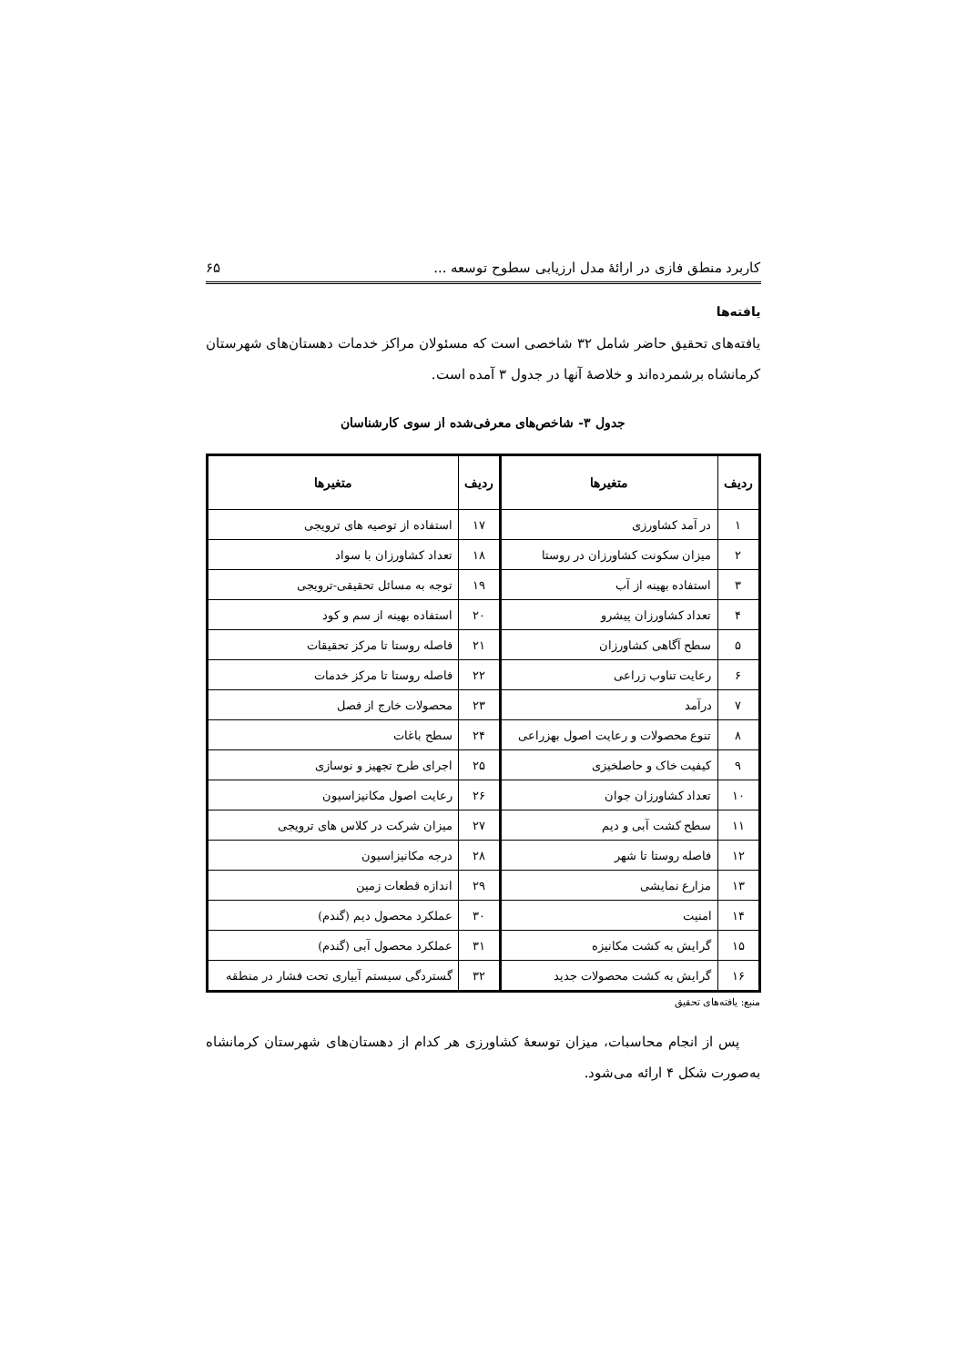کاربرد منطق فازی در ارائهٔ مدل ارزیابی سطوح توسعه ... ۶۵
یافته‌ها
یافته‌های تحقیق حاضر شامل ۳۲ شاخصی است که مسئولان مراکز خدمات دهستان‌های شهرستان کرمانشاه برشمرده‌اند و خلاصهٔ آنها در جدول ۳ آمده است.
جدول ۳- شاخص‌های معرفی‌شده از سوی کارشناسان
| ردیف | متغیرها | ردیف | متغیرها |
| --- | --- | --- | --- |
| ۱ | در آمد کشاورزی | ۱۷ | استفاده از توصیه های ترویجی |
| ۲ | میزان سکونت کشاورزان در روستا | ۱۸ | تعداد کشاورزان با سواد |
| ۳ | استفاده بهینه از آب | ۱۹ | توجه به مسائل تحقیقی-ترویجی |
| ۴ | تعداد کشاورزان پیشرو | ۲۰ | استفاده بهینه از سم و کود |
| ۵ | سطح آگاهی کشاورزان | ۲۱ | فاصله روستا تا مرکز تحقیقات |
| ۶ | رعایت تناوب زراعی | ۲۲ | فاصله روستا تا مرکز خدمات |
| ۷ | درآمد | ۲۳ | محصولات خارج از فصل |
| ۸ | تنوع محصولات و رعایت اصول بهزراعی | ۲۴ | سطح باغات |
| ۹ | کیفیت خاک و حاصلخیزی | ۲۵ | اجرای طرح تجهیز و نوسازی |
| ۱۰ | تعداد کشاورزان جوان | ۲۶ | رعایت اصول مکانیزاسیون |
| ۱۱ | سطح کشت آبی و دیم | ۲۷ | میزان شرکت در کلاس های ترویجی |
| ۱۲ | فاصله روستا تا شهر | ۲۸ | درجه مکانیزاسیون |
| ۱۳ | مزارع نمایشی | ۲۹ | اندازه قطعات زمین |
| ۱۴ | امنیت | ۳۰ | عملکرد محصول دیم (گندم) |
| ۱۵ | گرایش به کشت مکانیزه | ۳۱ | عملکرد محصول آبی (گندم) |
| ۱۶ | گرایش به کشت محصولات جدید | ۳۲ | گستردگی سیستم آبیاری تحت فشار در منطقه |
منبع: یافته‌های تحقیق
پس از انجام محاسبات، میزان توسعهٔ کشاورزی هر کدام از دهستان‌های شهرستان کرمانشاه به‌صورت شکل ۴ ارائه می‌شود.